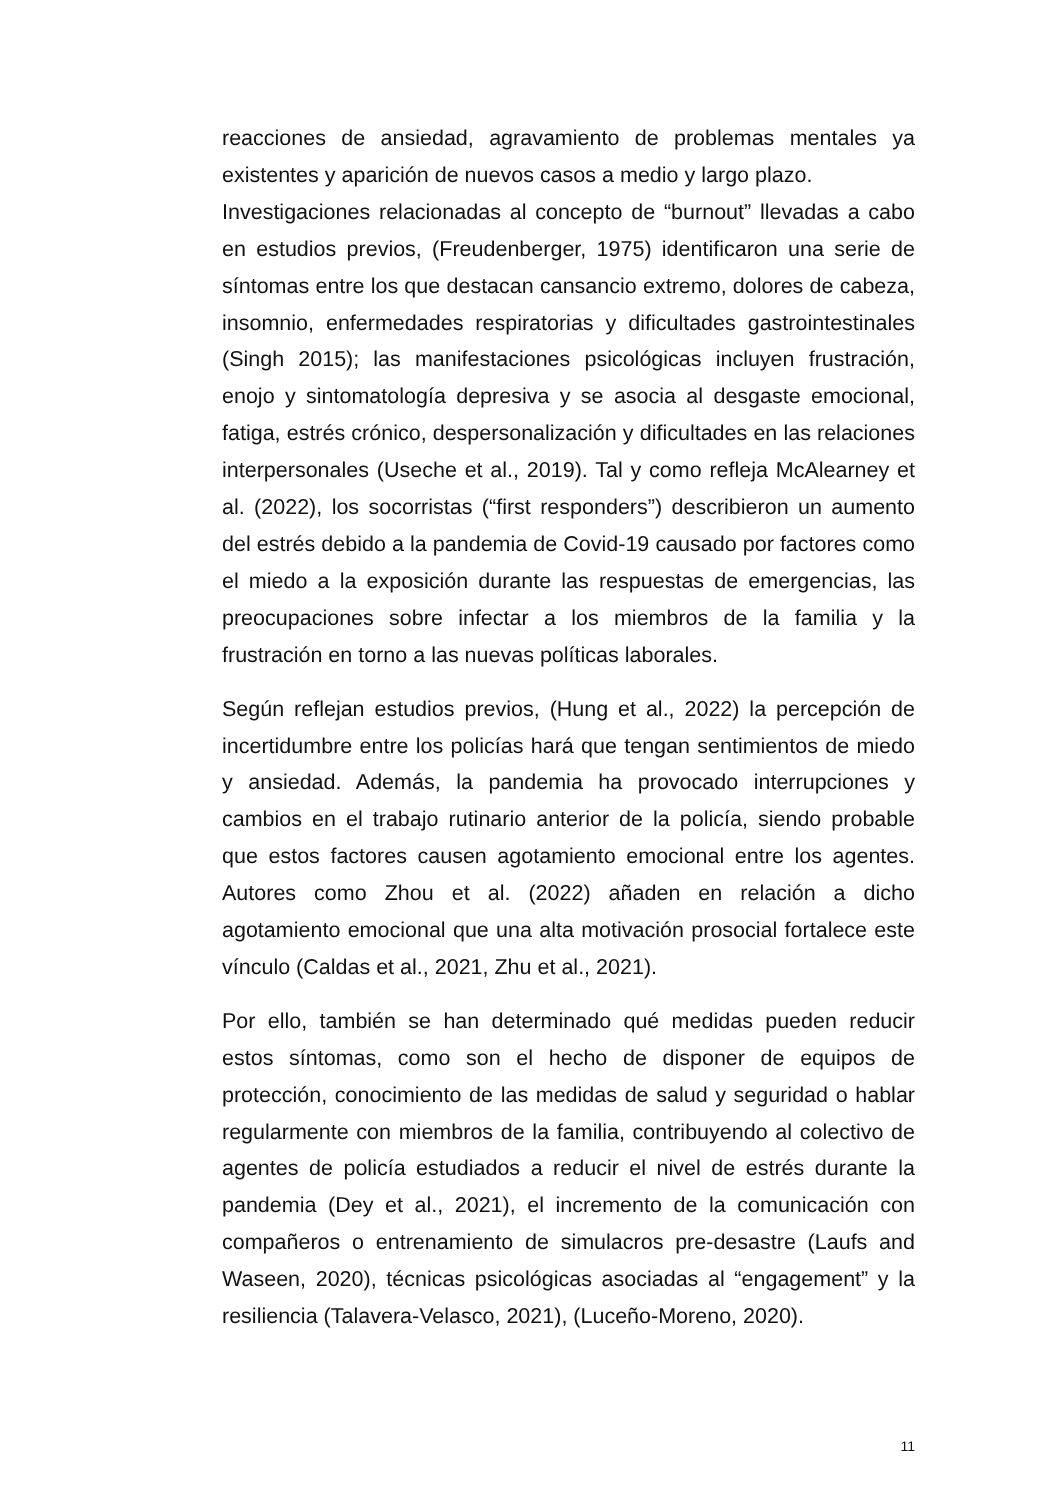reacciones de ansiedad, agravamiento de problemas mentales ya existentes y aparición de nuevos casos a medio y largo plazo.
Investigaciones relacionadas al concepto de “burnout” llevadas a cabo en estudios previos, (Freudenberger, 1975) identificaron una serie de síntomas entre los que destacan cansancio extremo, dolores de cabeza, insomnio, enfermedades respiratorias y dificultades gastrointestinales (Singh 2015); las manifestaciones psicológicas incluyen frustración, enojo y sintomatología depresiva y se asocia al desgaste emocional, fatiga, estrés crónico, despersonalización y dificultades en las relaciones interpersonales (Useche et al., 2019). Tal y como refleja McAlearney et al. (2022), los socorristas (“first responders”) describieron un aumento del estrés debido a la pandemia de Covid-19 causado por factores como el miedo a la exposición durante las respuestas de emergencias, las preocupaciones sobre infectar a los miembros de la familia y la frustración en torno a las nuevas políticas laborales.
Según reflejan estudios previos, (Hung et al., 2022) la percepción de incertidumbre entre los policías hará que tengan sentimientos de miedo y ansiedad. Además, la pandemia ha provocado interrupciones y cambios en el trabajo rutinario anterior de la policía, siendo probable que estos factores causen agotamiento emocional entre los agentes. Autores como Zhou et al. (2022) añaden en relación a dicho agotamiento emocional que una alta motivación prosocial fortalece este vínculo (Caldas et al., 2021, Zhu et al., 2021).
Por ello, también se han determinado qué medidas pueden reducir estos síntomas, como son el hecho de disponer de equipos de protección, conocimiento de las medidas de salud y seguridad o hablar regularmente con miembros de la familia, contribuyendo al colectivo de agentes de policía estudiados a reducir el nivel de estrés durante la pandemia (Dey et al., 2021), el incremento de la comunicación con compañeros o entrenamiento de simulacros pre-desastre (Laufs and Waseen, 2020), técnicas psicológicas asociadas al “engagement” y la resiliencia (Talavera-Velasco, 2021), (Luceño-Moreno, 2020).
11